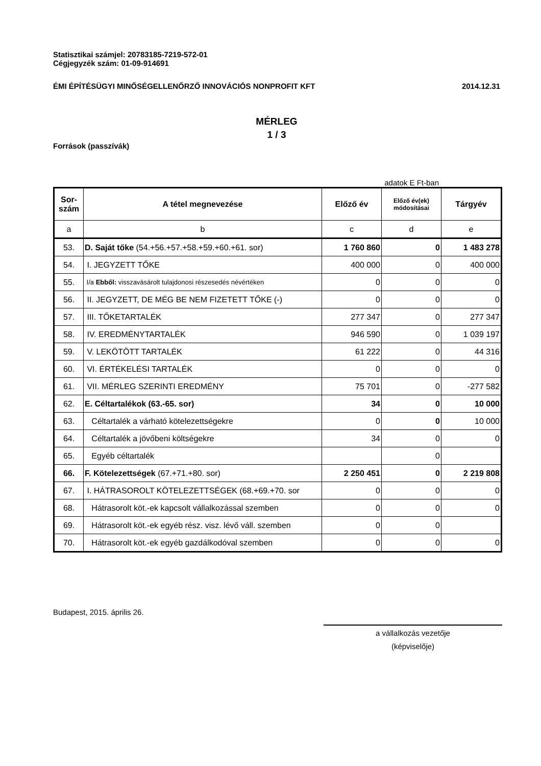Statisztikai számjel: 20783185-7219-572-01
Cégjegyzék szám: 01-09-914691
ÉMI ÉPÍTÉSÜGYI MINŐSÉGELLENŐRZŐ INNOVÁCIÓS NONPROFIT KFT 2014.12.31
MÉRLEG
1 / 3
Források (passzívák)
adatok E Ft-ban
| Sor- szám | A tétel megnevezése | Előző év | Előző év(ek) módosításai | Tárgyév |
| --- | --- | --- | --- | --- |
| a | b | c | d | e |
| 53. | D. Saját tőke (54.+56.+57.+58.+59.+60.+61. sor) | 1 760 860 | 0 | 1 483 278 |
| 54. | I. JEGYZETT TŐKE | 400 000 | 0 | 400 000 |
| 55. | I/a Ebből: visszavásárolt tulajdonosi részesedés névértéken | 0 | 0 | 0 |
| 56. | II. JEGYZETT, DE MÉG BE NEM FIZETETT TŐKE (-) | 0 | 0 | 0 |
| 57. | III. TŐKETARTALÉK | 277 347 | 0 | 277 347 |
| 58. | IV. EREDMÉNYTARTALÉK | 946 590 | 0 | 1 039 197 |
| 59. | V. LEKÖTÖTT TARTALÉK | 61 222 | 0 | 44 316 |
| 60. | VI. ÉRTÉKELÉSI TARTALÉK | 0 | 0 | 0 |
| 61. | VII. MÉRLEG SZERINTI EREDMÉNY | 75 701 | 0 | -277 582 |
| 62. | E. Céltartalékok (63.-65. sor) | 34 | 0 | 10 000 |
| 63. | Céltartalék a várható kötelezettségekre | 0 | 0 | 10 000 |
| 64. | Céltartalék a jövőbeni költségekre | 34 | 0 | 0 |
| 65. | Egyéb céltartalék | | 0 | |
| 66. | F. Kötelezettségek (67.+71.+80. sor) | 2 250 451 | 0 | 2 219 808 |
| 67. | I. HÁTRASOROLT KÖTELEZETTSÉGEK (68.+69.+70. sor | 0 | 0 | 0 |
| 68. | Hátrasorolt köt.-ek kapcsolt vállalkozással szemben | 0 | 0 | 0 |
| 69. | Hátrasorolt köt.-ek egyéb rész. visz. lévő váll. szemben | 0 | 0 | |
| 70. | Hátrasorolt köt.-ek egyéb gazdálkodóval szemben | 0 | 0 | 0 |
Budapest, 2015. április 26.
a vállalkozás vezetője
(képviselője)